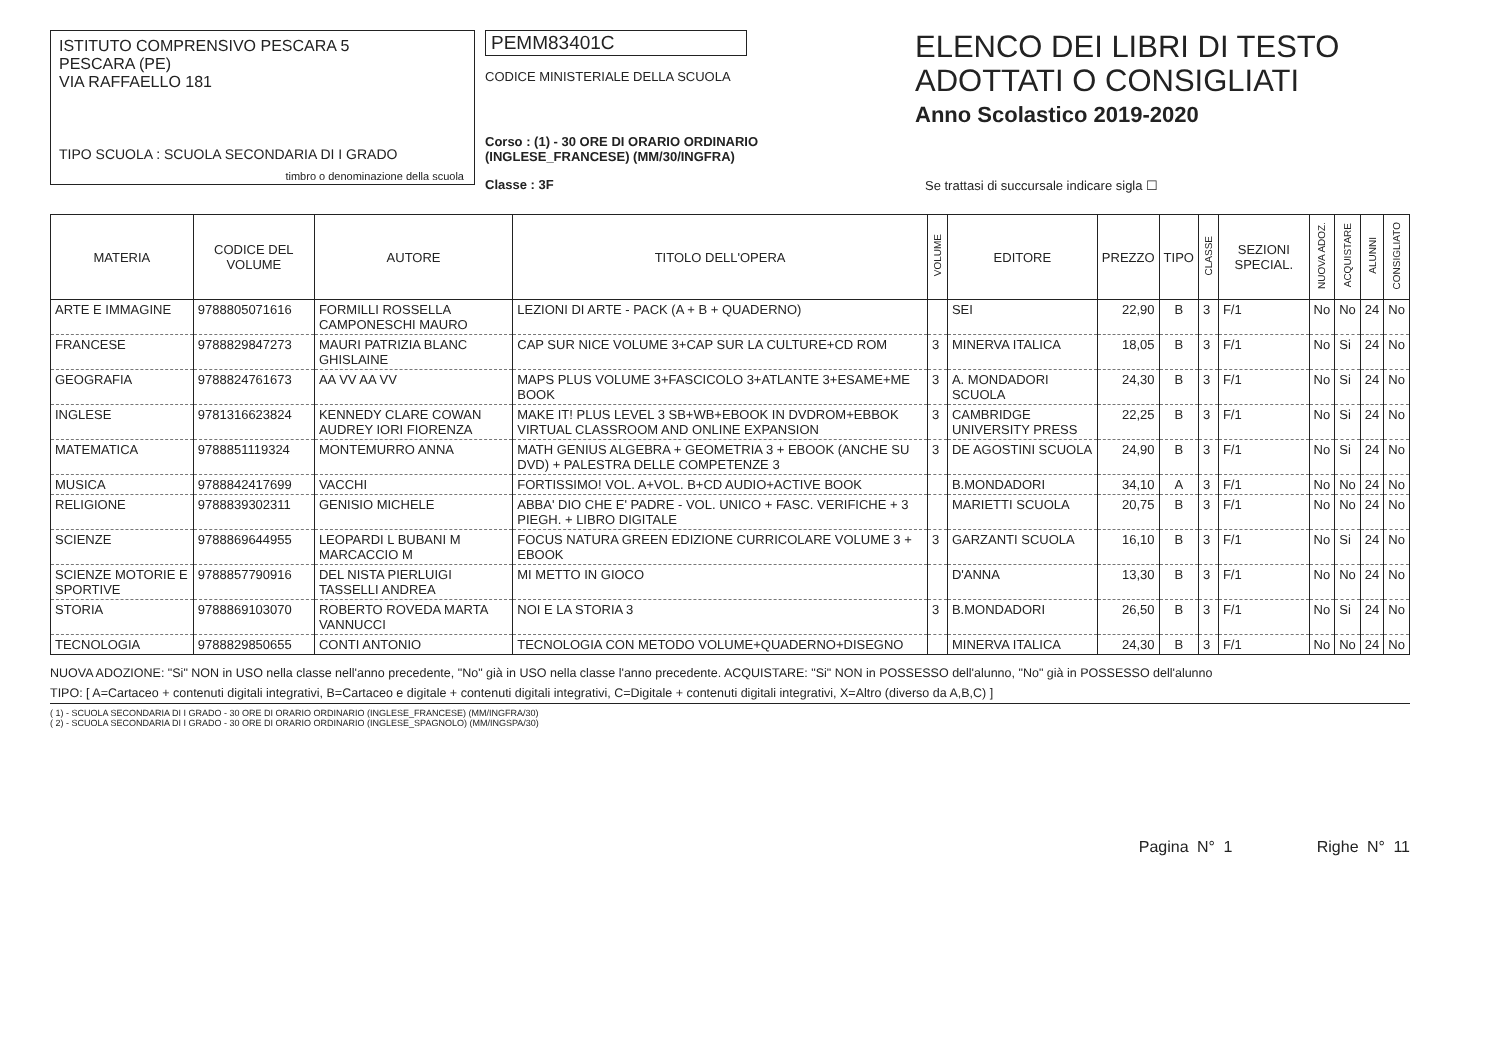ISTITUTO COMPRENSIVO PESCARA 5
PESCARA (PE)
VIA RAFFAELLO 181
TIPO SCUOLA : SCUOLA SECONDARIA DI I GRADO
timbro o denominazione della scuola
PEMM83401C
CODICE MINISTERIALE DELLA SCUOLA
Corso : (1) - 30 ORE DI ORARIO ORDINARIO (INGLESE_FRANCESE) (MM/30/INGFRA)
Classe : 3F
ELENCO DEI LIBRI DI TESTO
ADOTTATI O CONSIGLIATI
Anno Scolastico 2019-2020
Se trattasi di succursale indicare sigla ☐
| MATERIA | CODICE DEL VOLUME | AUTORE | TITOLO DELL'OPERA | VOLUME | EDITORE | PREZZO | TIPO | CLASSE | SEZIONI SPECIAL. | NUOVA ADOZ. | ACQUISTARE | ALUNNI | CONSIGLIATO |
| --- | --- | --- | --- | --- | --- | --- | --- | --- | --- | --- | --- | --- | --- |
| ARTE E IMMAGINE | 9788805071616 | FORMILLI ROSSELLA CAMPONESCHI MAURO | LEZIONI DI ARTE - PACK (A + B + QUADERNO) | | SEI | 22,90 | B | 3 | F/1 | No | No | 24 | No |
| FRANCESE | 9788829847273 | MAURI PATRIZIA BLANC GHISLAINE | CAP SUR NICE VOLUME 3+CAP SUR LA CULTURE+CD ROM | 3 | MINERVA ITALICA | 18,05 | B | 3 | F/1 | No | Si | 24 | No |
| GEOGRAFIA | 9788824761673 | AA VV AA VV | MAPS PLUS VOLUME 3+FASCICOLO 3+ATLANTE 3+ESAME+ME BOOK | 3 | A. MONDADORI SCUOLA | 24,30 | B | 3 | F/1 | No | Si | 24 | No |
| INGLESE | 9781316623824 | KENNEDY CLARE COWAN AUDREY IORI FIORENZA | MAKE IT! PLUS LEVEL 3 SB+WB+EBOOK IN DVDROM+EBBOK VIRTUAL CLASSROOM AND ONLINE EXPANSION | 3 | CAMBRIDGE UNIVERSITY PRESS | 22,25 | B | 3 | F/1 | No | Si | 24 | No |
| MATEMATICA | 9788851119324 | MONTEMURRO ANNA | MATH GENIUS ALGEBRA + GEOMETRIA 3 + EBOOK (ANCHE SU DVD) + PALESTRA DELLE COMPETENZE 3 | 3 | DE AGOSTINI SCUOLA | 24,90 | B | 3 | F/1 | No | Si | 24 | No |
| MUSICA | 9788842417699 | VACCHI | FORTISSIMO! VOL. A+VOL. B+CD AUDIO+ACTIVE BOOK | | B.MONDADORI | 34,10 | A | 3 | F/1 | No | No | 24 | No |
| RELIGIONE | 9788839302311 | GENISIO MICHELE | ABBA' DIO CHE E' PADRE - VOL. UNICO + FASC. VERIFICHE + 3 PIEGH. + LIBRO DIGITALE | | MARIETTI SCUOLA | 20,75 | B | 3 | F/1 | No | No | 24 | No |
| SCIENZE | 9788869644955 | LEOPARDI L BUBANI M MARCACCIO M | FOCUS NATURA GREEN EDIZIONE CURRICOLARE VOLUME 3 + EBOOK | 3 | GARZANTI SCUOLA | 16,10 | B | 3 | F/1 | No | Si | 24 | No |
| SCIENZE MOTORIE E SPORTIVE | 9788857790916 | DEL NISTA PIERLUIGI TASSELLI ANDREA | MI METTO IN GIOCO | | D'ANNA | 13,30 | B | 3 | F/1 | No | No | 24 | No |
| STORIA | 9788869103070 | ROBERTO ROVEDA MARTA VANNUCCI | NOI E LA STORIA 3 | 3 | B.MONDADORI | 26,50 | B | 3 | F/1 | No | Si | 24 | No |
| TECNOLOGIA | 9788829850655 | CONTI ANTONIO | TECNOLOGIA CON METODO VOLUME+QUADERNO+DISEGNO | | MINERVA ITALICA | 24,30 | B | 3 | F/1 | No | No | 24 | No |
NUOVA ADOZIONE: "Si" NON in USO nella classe nell'anno precedente, "No" già in USO nella classe l'anno precedente. ACQUISTARE: "Si" NON in POSSESSO dell'alunno, "No" già in POSSESSO dell'alunno
TIPO: [ A=Cartaceo + contenuti digitali integrativi, B=Cartaceo e digitale + contenuti digitali integrativi, C=Digitale + contenuti digitali integrativi, X=Altro (diverso da A,B,C) ]
( 1) - SCUOLA SECONDARIA DI I GRADO - 30 ORE DI ORARIO ORDINARIO (INGLESE_FRANCESE) (MM/INGFRA/30)
( 2) - SCUOLA SECONDARIA DI I GRADO - 30 ORE DI ORARIO ORDINARIO (INGLESE_SPAGNOLO) (MM/INGSPA/30)
Pagina N° 1 Righe N° 11